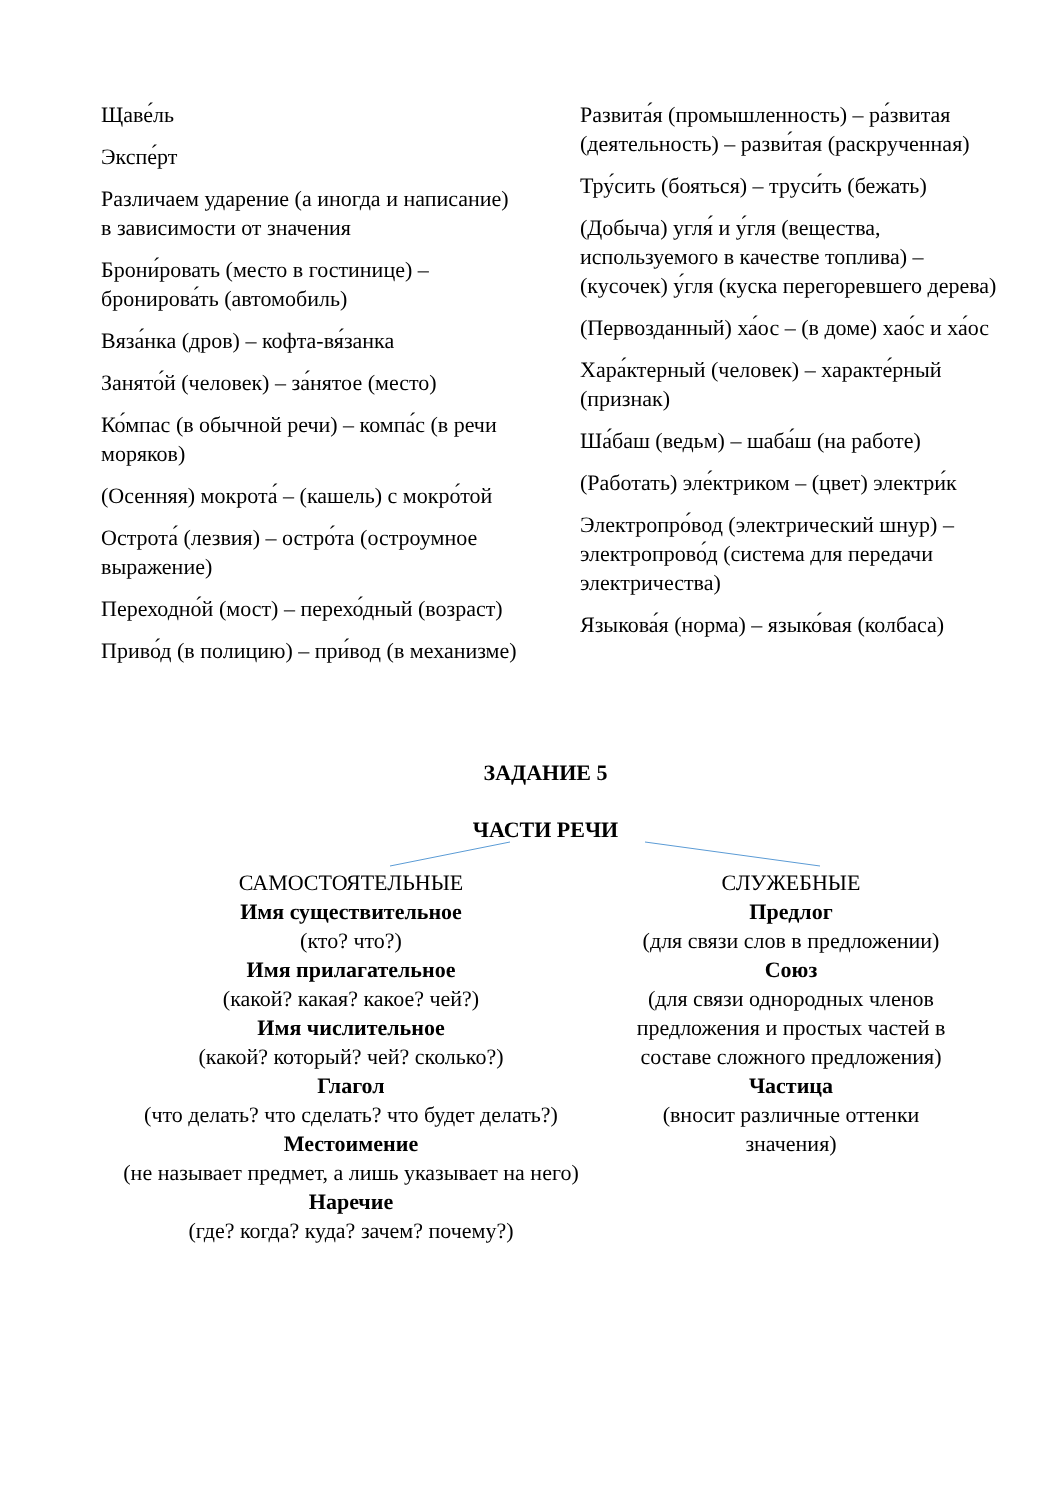Щаве́ль
Экспе́рт
Различаем ударение (а иногда и написание) в зависимости от значения
Брони́ровать (место в гостинице) – бронирова́ть (автомобиль)
Вяза́нка (дров) – кофта-вя́занка
Занято́й (человек) – за́нятое (место)
Ко́мпас (в обычной речи) – компа́с (в речи моряков)
(Осенняя) мокрота́ – (кашель) с мокро́той
Острота́ (лезвия) – остро́та (остроумное выражение)
Переходно́й (мост) – перехо́дный (возраст)
Приво́д (в полицию) – при́вод (в механизме)
Развита́я (промышленность) – ра́звитая (деятельность) – разви́тая (раскрученная)
Тру́сить (бояться) – труси́ть (бежать)
(Добыча) угля́ и у́гля (вещества, используемого в качестве топлива) – (кусочек) у́гля (куска перегоревшего дерева)
(Первозданный) ха́ос – (в доме) хао́с и ха́ос
Хара́ктерный (человек) – характе́рный (признак)
Ша́баш (ведьм) – шаба́ш (на работе)
(Работать) эле́ктриком – (цвет) электри́к
Электропро́вод (электрический шнур) – электропрово́д (система для передачи электричества)
Языкова́я (норма) – языко́вая (колбаса)
ЗАДАНИЕ 5
ЧАСТИ РЕЧИ
САМОСТОЯТЕЛЬНЫЕ
Имя существительное
(кто? что?)
Имя прилагательное
(какой? какая? какое? чей?)
Имя числительное
(какой? который? чей? сколько?)
Глагол
(что делать? что сделать? что будет делать?)
Местоимение
(не называет предмет, а лишь указывает на него)
Наречие
(где? когда? куда? зачем? почему?)
СЛУЖЕБНЫЕ
Предлог
(для связи слов в предложении)
Союз
(для связи однородных членов предложения и простых частей в составе сложного предложения)
Частица
(вносит различные оттенки значения)